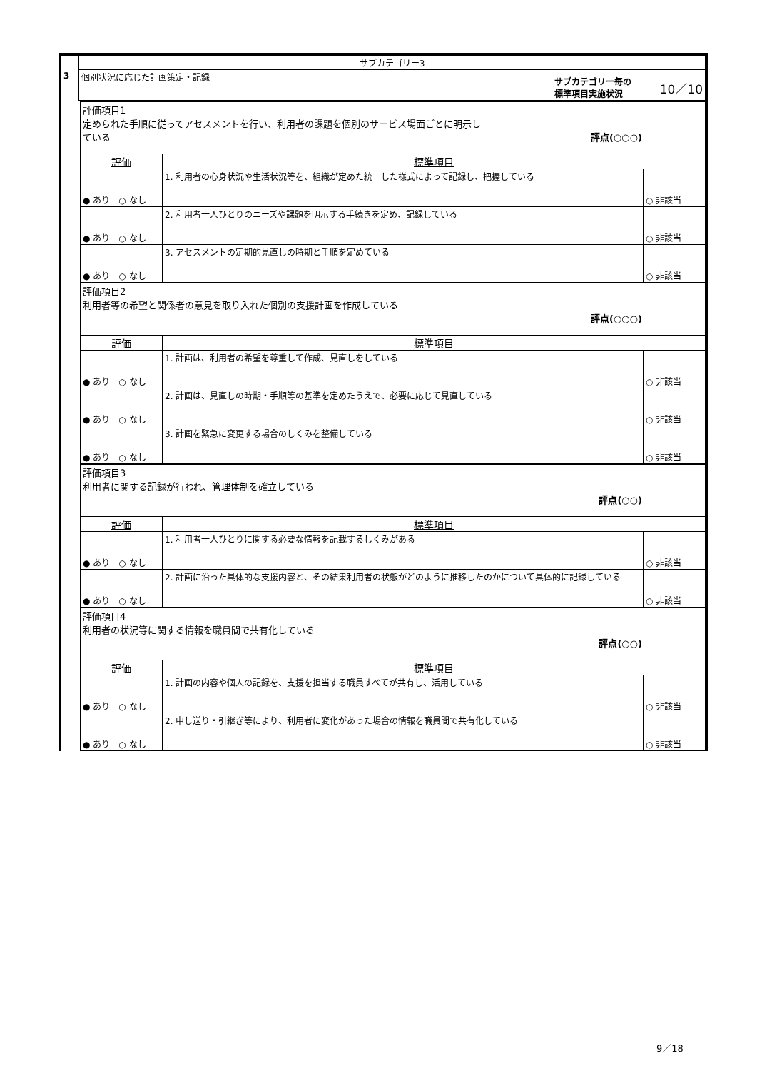| | サブカテゴリー3 |
| 3 | 個別状況に応じた計画策定・記録 サブカテゴリー毎の 標準項目実施状況 10／10 |
| 評価項目1 定められた手順に従ってアセスメントを行い、利用者の課題を個別のサービス場面ごとに明示し ている 評点(○○○) | | |
| 評価 | 標準項目 | |
| ● あり ○ なし | 1. 利用者の心身状況や生活状況等を、組織が定めた統一した様式によって記録し、把握している | ○ 非該当 |
| ● あり ○ なし | 2. 利用者一人ひとりのニーズや課題を明示する手続きを定め、記録している | ○ 非該当 |
| ● あり ○ なし | 3. アセスメントの定期的見直しの時期と手順を定めている | ○ 非該当 |
| 評価項目2 利用者等の希望と関係者の意見を取り入れた個別の支援計画を作成している 評点(○○○) | | |
| 評価 | 標準項目 | |
| ● あり ○ なし | 1. 計画は、利用者の希望を尊重して作成、見直しをしている | ○ 非該当 |
| ● あり ○ なし | 2. 計画は、見直しの時期・手順等の基準を定めたうえで、必要に応じて見直している | ○ 非該当 |
| ● あり ○ なし | 3. 計画を緊急に変更する場合のしくみを整備している | ○ 非該当 |
| 評価項目3 利用者に関する記録が行われ、管理体制を確立している 評点(○○) | | |
| 評価 | 標準項目 | |
| ● あり ○ なし | 1. 利用者一人ひとりに関する必要な情報を記載するしくみがある | ○ 非該当 |
| ● あり ○ なし | 2. 計画に沿った具体的な支援内容と、その結果利用者の状態がどのように推移したのかについて具体的に記録している | ○ 非該当 |
| 評価項目4 利用者の状況等に関する情報を職員間で共有化している 評点(○○) | | |
| 評価 | 標準項目 | |
| ● あり ○ なし | 1. 計画の内容や個人の記録を、支援を担当する職員すべてが共有し、活用している | ○ 非該当 |
| ● あり ○ なし | 2. 申し送り・引継ぎ等により、利用者に変化があった場合の情報を職員間で共有化している | ○ 非該当 |
9／18